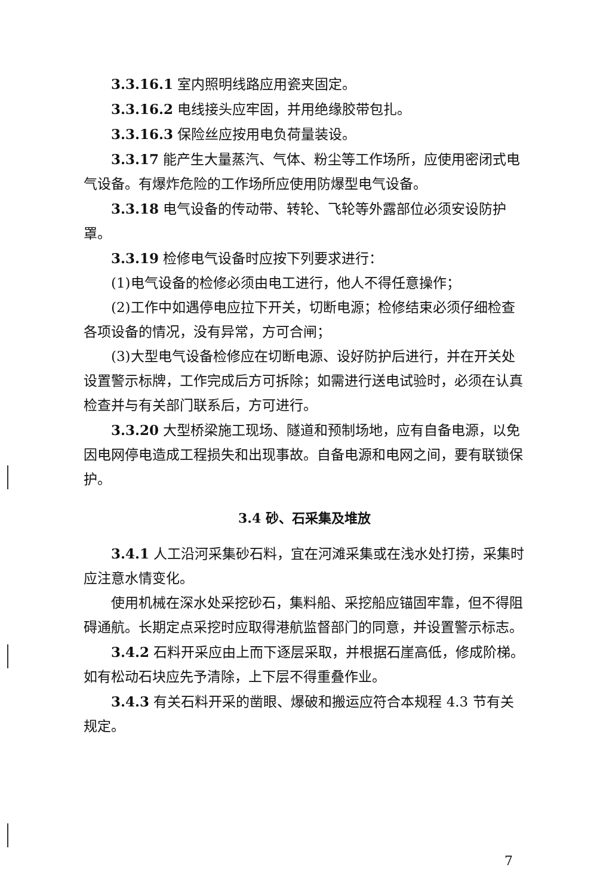3.3.16.1 室内照明线路应用瓷夹固定。
3.3.16.2 电线接头应牢固，并用绝缘胶带包扎。
3.3.16.3 保险丝应按用电负荷量装设。
3.3.17 能产生大量蒸汽、气体、粉尘等工作场所，应使用密闭式电气设备。有爆炸危险的工作场所应使用防爆型电气设备。
3.3.18 电气设备的传动带、转轮、飞轮等外露部位必须安设防护罩。
3.3.19 检修电气设备时应按下列要求进行：
(1)电气设备的检修必须由电工进行，他人不得任意操作；
(2)工作中如遇停电应拉下开关，切断电源；检修结束必须仔细检查各项设备的情况，没有异常，方可合闸；
(3)大型电气设备检修应在切断电源、设好防护后进行，并在开关处设置警示标牌，工作完成后方可拆除；如需进行送电试验时，必须在认真检查并与有关部门联系后，方可进行。
3.3.20 大型桥梁施工现场、隧道和预制场地，应有自备电源，以免因电网停电造成工程损失和出现事故。自备电源和电网之间，要有联锁保护。
3.4 砂、石采集及堆放
3.4.1 人工沿河采集砂石料，宜在河滩采集或在浅水处打捞，采集时应注意水情变化。
使用机械在深水处采挖砂石，集料船、采挖船应锚固牢靠，但不得阻碍通航。长期定点采挖时应取得港航监督部门的同意，并设置警示标志。
3.4.2 石料开采应由上而下逐层采取，并根据石崖高低，修成阶梯。如有松动石块应先予清除，上下层不得重叠作业。
3.4.3 有关石料开采的凿眼、爆破和搬运应符合本规程 4.3 节有关规定。
7